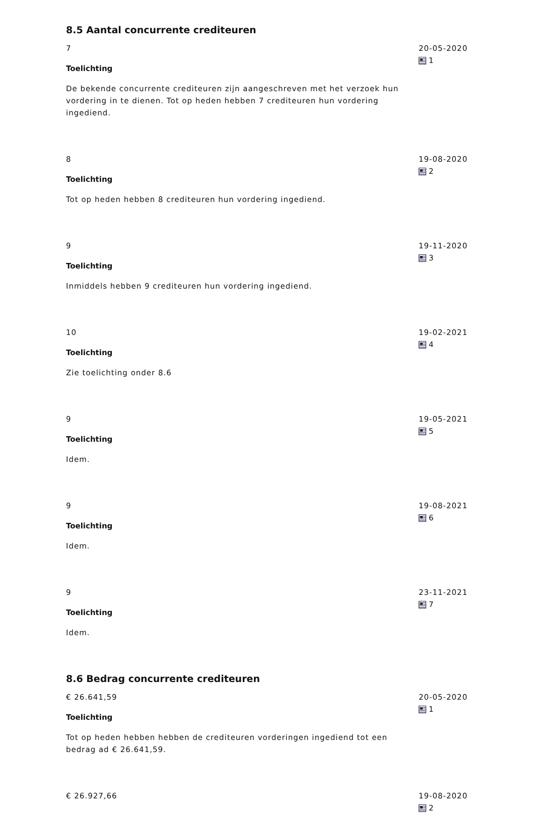8.5 Aantal concurrente crediteuren
7
Toelichting
De bekende concurrente crediteuren zijn aangeschreven met het verzoek hun vordering in te dienen. Tot op heden hebben 7 crediteuren hun vordering ingediend.
20-05-2020
1
8
Toelichting
Tot op heden hebben 8 crediteuren hun vordering ingediend.
19-08-2020
2
9
Toelichting
Inmiddels hebben 9 crediteuren hun vordering ingediend.
19-11-2020
3
10
Toelichting
Zie toelichting onder 8.6
19-02-2021
4
9
Toelichting
Idem.
19-05-2021
5
9
Toelichting
Idem.
19-08-2021
6
9
Toelichting
Idem.
23-11-2021
7
8.6 Bedrag concurrente crediteuren
€ 26.641,59
Toelichting
Tot op heden hebben hebben de crediteuren vorderingen ingediend tot een bedrag ad € 26.641,59.
20-05-2020
1
€ 26.927,66 19-08-2020
2